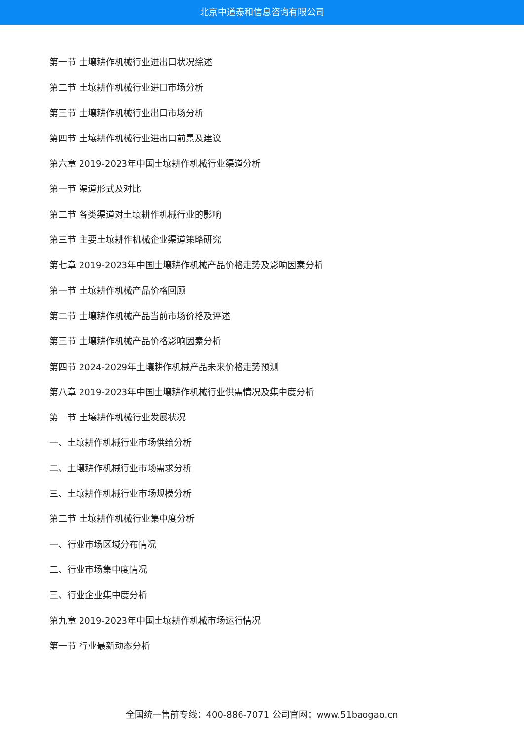北京中道泰和信息咨询有限公司
第一节 土壤耕作机械行业进出口状况综述
第二节 土壤耕作机械行业进口市场分析
第三节 土壤耕作机械行业出口市场分析
第四节 土壤耕作机械行业进出口前景及建议
第六章 2019-2023年中国土壤耕作机械行业渠道分析
第一节 渠道形式及对比
第二节 各类渠道对土壤耕作机械行业的影响
第三节 主要土壤耕作机械企业渠道策略研究
第七章 2019-2023年中国土壤耕作机械产品价格走势及影响因素分析
第一节 土壤耕作机械产品价格回顾
第二节 土壤耕作机械产品当前市场价格及评述
第三节 土壤耕作机械产品价格影响因素分析
第四节 2024-2029年土壤耕作机械产品未来价格走势预测
第八章 2019-2023年中国土壤耕作机械行业供需情况及集中度分析
第一节 土壤耕作机械行业发展状况
一、土壤耕作机械行业市场供给分析
二、土壤耕作机械行业市场需求分析
三、土壤耕作机械行业市场规模分析
第二节 土壤耕作机械行业集中度分析
一、行业市场区域分布情况
二、行业市场集中度情况
三、行业企业集中度分析
第九章 2019-2023年中国土壤耕作机械市场运行情况
第一节 行业最新动态分析
全国统一售前专线：400-886-7071 公司官网：www.51baogao.cn